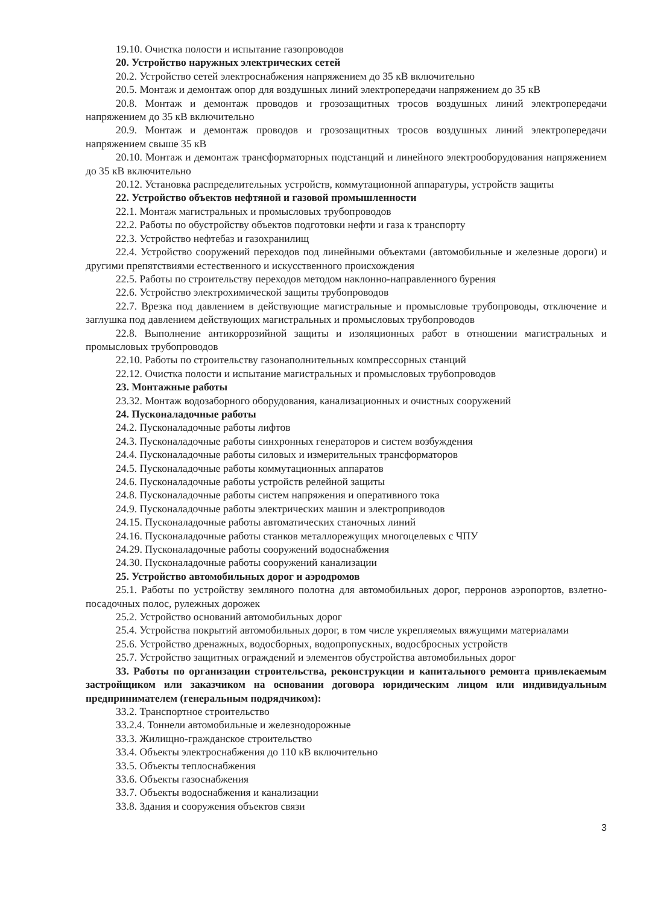19.10. Очистка полости и испытание газопроводов
20. Устройство наружных электрических сетей
20.2. Устройство сетей электроснабжения напряжением до 35 кВ включительно
20.5. Монтаж и демонтаж опор для воздушных линий электропередачи напряжением до 35 кВ
20.8. Монтаж и демонтаж проводов и грозозащитных тросов воздушных линий электропередачи напряжением до 35 кВ включительно
20.9. Монтаж и демонтаж проводов и грозозащитных тросов воздушных линий электропередачи напряжением свыше 35 кВ
20.10. Монтаж и демонтаж трансформаторных подстанций и линейного электрооборудования напряжением до 35 кВ включительно
20.12. Установка распределительных устройств, коммутационной аппаратуры, устройств защиты
22. Устройство объектов нефтяной и газовой промышленности
22.1. Монтаж магистральных и промысловых трубопроводов
22.2. Работы по обустройству объектов подготовки нефти и газа к транспорту
22.3. Устройство нефтебаз и газохранилищ
22.4. Устройство сооружений переходов под линейными объектами (автомобильные и железные дороги) и другими препятствиями естественного и искусственного происхождения
22.5. Работы по строительству переходов методом наклонно-направленного бурения
22.6. Устройство электрохимической защиты трубопроводов
22.7. Врезка под давлением в действующие магистральные и промысловые трубопроводы, отключение и заглушка под давлением действующих магистральных и промысловых трубопроводов
22.8. Выполнение антикоррозийной защиты и изоляционных работ в отношении магистральных и промысловых трубопроводов
22.10. Работы по строительству газонаполнительных компрессорных станций
22.12. Очистка полости и испытание магистральных и промысловых трубопроводов
23. Монтажные работы
23.32. Монтаж водозаборного оборудования, канализационных и очистных сооружений
24. Пусконаладочные работы
24.2. Пусконаладочные работы лифтов
24.3. Пусконаладочные работы синхронных генераторов и систем возбуждения
24.4. Пусконаладочные работы силовых и измерительных трансформаторов
24.5. Пусконаладочные работы коммутационных аппаратов
24.6. Пусконаладочные работы устройств релейной защиты
24.8. Пусконаладочные работы систем напряжения и оперативного тока
24.9. Пусконаладочные работы электрических машин и электроприводов
24.15. Пусконаладочные работы автоматических станочных линий
24.16. Пусконаладочные работы станков металлорежущих многоцелевых с ЧПУ
24.29. Пусконаладочные работы сооружений водоснабжения
24.30. Пусконаладочные работы сооружений канализации
25. Устройство автомобильных дорог и аэродромов
25.1. Работы по устройству земляного полотна для автомобильных дорог, перронов аэропортов, взлетно-посадочных полос, рулежных дорожек
25.2. Устройство оснований автомобильных дорог
25.4. Устройства покрытий автомобильных дорог, в том числе укрепляемых вяжущими материалами
25.6. Устройство дренажных, водосборных, водопропускных, водосбросных устройств
25.7. Устройство защитных ограждений и элементов обустройства автомобильных дорог
33. Работы по организации строительства, реконструкции и капитального ремонта привлекаемым застройщиком или заказчиком на основании договора юридическим лицом или индивидуальным предпринимателем (генеральным подрядчиком):
33.2. Транспортное строительство
33.2.4. Тоннели автомобильные и железнодорожные
33.3. Жилищно-гражданское строительство
33.4. Объекты электроснабжения до 110 кВ включительно
33.5. Объекты теплоснабжения
33.6. Объекты газоснабжения
33.7. Объекты водоснабжения и канализации
33.8. Здания и сооружения объектов связи
3